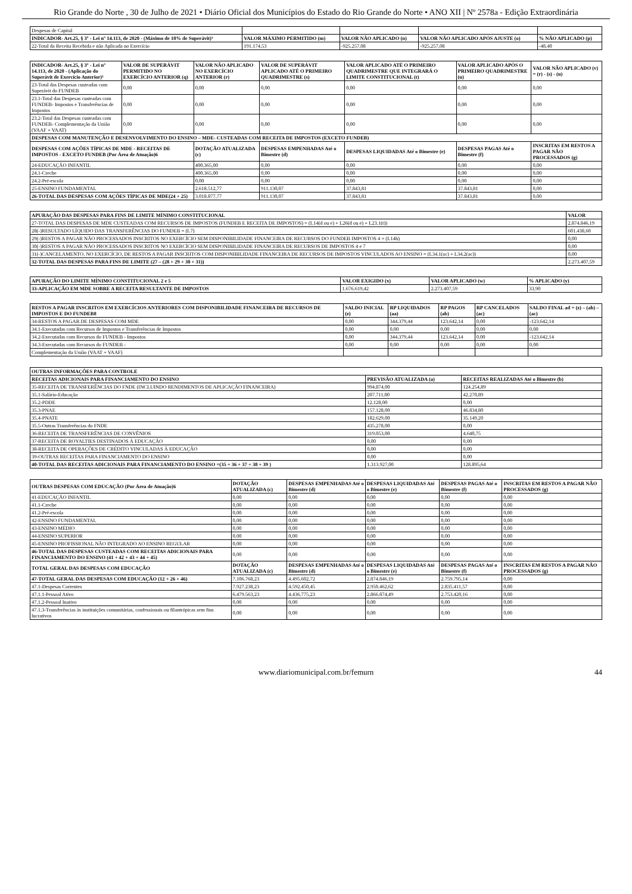Rio Grande do Norte , 30 de Julho de 2021 • Diário Oficial dos Municípios do Estado do Rio Grande do Norte • ANO XII | Nº 2578a - Edição Extraordinária
| Despesas de Capital | | | | |
| INDICADOR- Art.25, § 3º - Lei nº 14.113, de 2020 - (Máximo de 10% de Superávit)³ | VALOR MÁXIMO PERMITIDO (m) | VALOR NÃO APLICADO (n) | VALOR NÃO APLICADO APÓS AJUSTE (o) | % NÃO APLICADO (p) |
| 22-Total da Receita Recebida e não Aplicada no Exercício | 191.174,53 | -925.257,08 | -925.257,08 | -48,40 |
| INDICADOR- Art.25, § 3º - Lei nº 14.113, de 2020 - (Aplicação do Superávit de Exercício Anterior)³ | VALOR DE SUPERÁVIT PERMITIDO NO EXERCÍCIO ANTERIOR (q) | VALOR NÃO APLICADO NO EXERCÍCIO ANTERIOR (r) | VALOR DE SUPERÁVIT APLICADO ATÉ O PRIMEIRO QUADRIMESTRE (s) | VALOR APLICADO ATÉ O PRIMEIRO QUADRIMESTRE QUE INTEGRARÁ O LIMITE CONSTITUCIONAL (t) | VALOR APLICADO APÓS O PRIMEIRO QUADRIMESTRE (u) | VALOR NÃO APLICADO (v) = (r) - (s) - (u) |
| --- | --- | --- | --- | --- | --- | --- |
| 23-Total das Despesas custeadas com Superávit do FUNDEB | 0,00 | 0,00 | 0,00 | 0,00 | 0,00 | 0,00 |
| 23.1-Total das Despesas custeadas com FUNDEB- Impostos e Transferências de Impostos | 0,00 | 0,00 | 0,00 | 0,00 | 0,00 | 0,00 |
| 23.2-Total das Despesas custeadas com FUNDEB- Complementação da União (VAAF + VAAT) | 0,00 | 0,00 | 0,00 | 0,00 | 0,00 | 0,00 |
| DESPESAS COM MANUTENÇÃO E DESENVOLVIMENTO DO ENSINO – MDE- CUSTEADAS COM RECEITA DE IMPOSTOS (EXCETO FUNDEB) | | | | | | |
| DESPESAS COM AÇÕES TÍPICAS DE MDE - RECEITAS DE IMPOSTOS - EXCETO FUNDEB (Por Área de Atuação)6 | | DOTAÇÃO ATUALIZADA (c) | DESPESAS EMPENHADAS Até o Bimestre (d) | DESPESAS LIQUIDADAS Até o Bimestre (e) | DESPESAS PAGAS Até o Bimestre (f) | INSCRITAS EM RESTOS A PAGAR NÃO PROCESSADOS (g) |
| 24-EDUCAÇÃO INFANTIL | | 400.365,00 | 0,00 | 0,00 | 0,00 | 0,00 |
| 24.1-Creche | | 400.365,00 | 0,00 | 0,00 | 0,00 | 0,00 |
| 24.2-Pré-escola | | 0,00 | 0,00 | 0,00 | 0,00 | 0,00 |
| 25-ENSINO FUNDAMENTAL | | 2.618.512,77 | 911.130,07 | 37.843,81 | 37.843,81 | 0,00 |
| 26-TOTAL DAS DESPESAS COM AÇÕES TÍPICAS DE MDE(24 + 25) | | 3.018.877,77 | 911.130,07 | 37.843,81 | 37.843,81 | 0,00 |
| APURAÇÃO DAS DESPESAS PARA FINS DE LIMITE MÍNIMO CONSTITUCIONAL | VALOR |
| --- | --- |
| 27-TOTAL DAS DESPESAS DE MDE CUSTEADAS COM RECURSOS DE IMPOSTOS (FUNDEB E RECEITA DE IMPOSTOS) = (L14(d ou e) + L26(d ou e) + L23.1(t)) | 2.874.846,19 |
| 28(-)RESULTADO LÍQUIDO DAS TRANSFERÊNCIAS DO FUNDEB = (L7) | 601.438,60 |
| 29(-)RESTOS A PAGAR NÃO PROCESSADOS INSCRITOS NO EXERCÍCIO SEM DISPONIBILIDADE FINANCEIRA DE RECURSOS DO FUNDEB IMPOSTOS 4 = (L14h) | 0,00 |
| 30(-)RESTOS A PAGAR NÃO PROCESSADOS INSCRITOS NO EXERCÍCIO SEM DISPONIBILIDADE FINANCEIRA DE RECURSOS DE IMPOSTOS 4 e 7 | 0,00 |
| 31(-)CANCELAMENTO, NO EXERCÍCIO, DE RESTOS A PAGAR INSCRITOS COM DISPONIBILIDADE FINANCEIRA DE RECURSOS DE IMPOSTOS VINCULADOS AO ENSINO = (L34.1(ac) + L34.2(ac)) | 0,00 |
| 32-TOTAL DAS DESPESAS PARA FINS DE LIMITE (27 – (28 + 29 + 30 + 31)) | 2.273.407,59 |
| APURAÇÃO DO LIMITE MÍNIMO CONSTITUCIONAL 2 e 5 | VALOR EXIGIDO (x) | VALOR APLICADO (w) | % APLICADO (y) |
| --- | --- | --- | --- |
| 33-APLICAÇÃO EM MDE SOBRE A RECEITA RESULTANTE DE IMPOSTOS | 1.676.619,42 | 2.273.407,59 | 33,90 |
| RESTOS A PAGAR INSCRITOS EM EXERCÍCIOS ANTERIORES COM DISPONIBILIDADE FINANCEIRA DE RECURSOS DE IMPOSTOS E DO FUNDEB8 | SALDO INICIAL (z) | RP LIQUIDADOS (aa) | RP PAGOS (ab) | RP CANCELADOS (ac) | SALDO FINAL ad = (z) – (ab) – (ac) |
| --- | --- | --- | --- | --- | --- |
| 34-RESTOS A PAGAR DE DESPESAS COM MDE | 0,00 | 344.379,44 | 123.642,14 | 0,00 | -123.642,14 |
| 34.1-Executadas com Recursos de Impostos e Transferências de Impostos | 0,00 | 0,00 | 0,00 | 0,00 | 0,00 |
| 34.2-Executadas com Recursos do FUNDEB - Impostos | 0,00 | 344.379,44 | 123.642,14 | 0,00 | -123.642,14 |
| 34.3-Executadas com Recursos do FUNDEB - | 0,00 | 0,00 | 0,00 | 0,00 | 0,00 |
| Complementação da União (VAAT + VAAF) | | | | | |
| OUTRAS INFORMAÇÕES PARA CONTROLE | | |
| --- | --- | --- |
| RECEITAS ADICIONAIS PARA FINANCIAMENTO DO ENSINO | PREVISÃO ATUALIZADA (a) | RECEITAS REALIZADAS Até o Bimestre (b) |
| 35-RECEITA DE TRANSFERÊNCIAS DO FNDE (INCLUINDO RENDIMENTOS DE APLICAÇÃO FINANCEIRA) | 994.874,00 | 124.254,89 |
| 35.1-Salário-Educação | 207.711,00 | 42.270,89 |
| 35.2-PDDE | 12.128,00 | 0,00 |
| 35.3-PNAE | 157.128,00 | 46.834,80 |
| 35.4-PNATE | 182.629,00 | 35.149,20 |
| 35.5-Outras Transferências do FNDE | 435.278,00 | 0,00 |
| 36-RECEITA DE TRANSFERÊNCIAS DE CONVÊNIOS | 319.053,00 | 4.640,75 |
| 37-RECEITA DE ROYALTIES DESTINADOS À EDUCAÇÃO | 0,00 | 0,00 |
| 38-RECEITA DE OPERAÇÕES DE CRÉDITO VINCULADAS À EDUCAÇÃO | 0,00 | 0,00 |
| 39-OUTRAS RECEITAS PARA FINANCIAMENTO DO ENSINO | 0,00 | 0,00 |
| 40-TOTAL DAS RECEITAS ADICIONAIS PARA FINANCIAMENTO DO ENSINO =(35 + 36 + 37 + 38 + 39 ) | 1.313.927,00 | 128.895,64 |
| OUTRAS DESPESAS COM EDUCAÇÃO (Por Área de Atuação)6 | DOTAÇÃO ATUALIZADA (c) | DESPESAS EMPENHADAS Até o Bimestre (d) | DESPESAS LIQUIDADAS Até o Bimestre (e) | DESPESAS PAGAS Até o Bimestre (f) | INSCRITAS EM RESTOS A PAGAR NÃO PROCESSADOS (g) |
| --- | --- | --- | --- | --- | --- |
| 41-EDUCAÇÃO INFANTIL | 0,00 | 0,00 | 0,00 | 0,00 | 0,00 |
| 41.1-Creche | 0,00 | 0,00 | 0,00 | 0,00 | 0,00 |
| 41.2-Pré-escola | 0,00 | 0,00 | 0,00 | 0,00 | 0,00 |
| 42-ENSINO FUNDAMENTAL | 0,00 | 0,00 | 0,00 | 0,00 | 0,00 |
| 43-ENSINO MÉDIO | 0,00 | 0,00 | 0,00 | 0,00 | 0,00 |
| 44-ENSINO SUPERIOR | 0,00 | 0,00 | 0,00 | 0,00 | 0,00 |
| 45-ENSINO PROFISSIONAL NÃO INTEGRADO AO ENSINO REGULAR | 0,00 | 0,00 | 0,00 | 0,00 | 0,00 |
| 46-TOTAL DAS DESPESAS CUSTEADAS COM RECEITAS ADICIONAIS PARA FINANCIAMENTO DO ENSINO (41 + 42 + 43 + 44 + 45) | 0,00 | 0,00 | 0,00 | 0,00 | 0,00 |
| TOTAL GERAL DAS DESPESAS COM EDUCAÇÃO | DOTAÇÃO ATUALIZADA (c) | DESPESAS EMPENHADAS Até o Bimestre (d) | DESPESAS LIQUIDADAS Até o Bimestre (e) | DESPESAS PAGAS Até o Bimestre (f) | INSCRITAS EM RESTOS A PAGAR NÃO PROCESSADOS (g) |
| 47-TOTAL GERAL DAS DESPESAS COM EDUCAÇÃO (12 + 26 + 46) | 7.106.768,23 | 4.495.602,72 | 2.874.846,19 | 2.759.795,14 | 0,00 |
| 47.1-Despesas Correntes | 7.927.238,23 | 4.592.450,45 | 2.950.462,62 | 2.835.411,57 | 0,00 |
| 47.1.1-Pessoal Ativo | 6.479.563,23 | 4.436.775,23 | 2.866.874,49 | 2.753.420,16 | 0,00 |
| 47.1.2-Pessoal Inativo | 0,00 | 0,00 | 0,00 | 0,00 | 0,00 |
| 47.1.3-Transferências às instituições comunitárias, confessionais ou filantrópicas sem fins lucrativos | 0,00 | 0,00 | 0,00 | 0,00 | 0,00 |
www.diariomunicipal.com.br/femurn 44